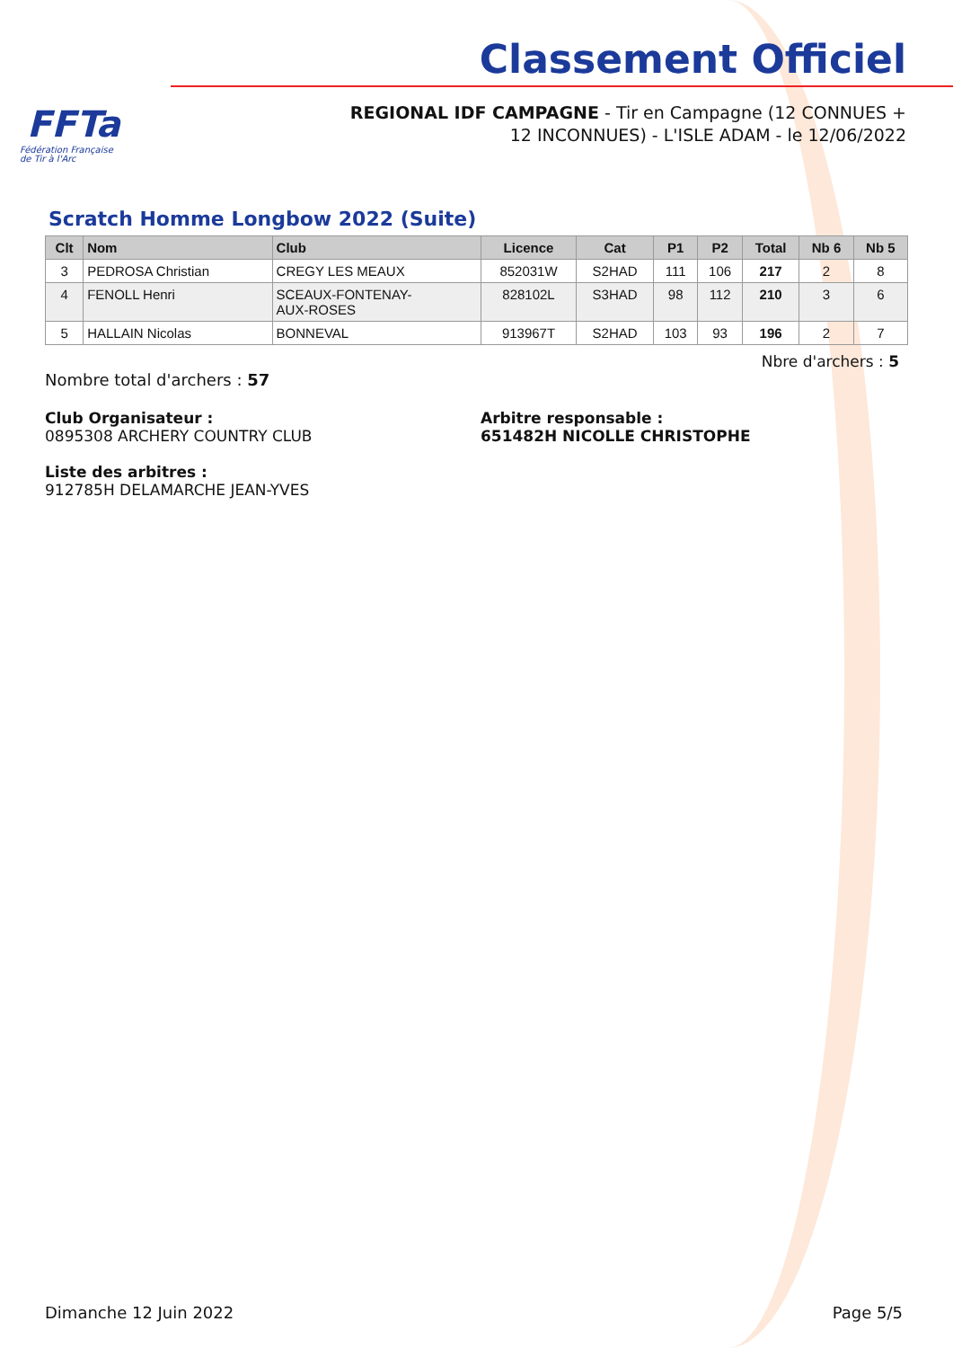FFTa
Fédération Française
de Tir à l'Arc
Classement Officiel
REGIONAL IDF CAMPAGNE - Tir en Campagne (12 CONNUES + 12 INCONNUES) - L'ISLE ADAM - le 12/06/2022
Scratch Homme Longbow 2022 (Suite)
| Clt | Nom | Club | Licence | Cat | P1 | P2 | Total | Nb 6 | Nb 5 |
| --- | --- | --- | --- | --- | --- | --- | --- | --- | --- |
| 3 | PEDROSA Christian | CREGY LES MEAUX | 852031W | S2HAD | 111 | 106 | 217 | 2 | 8 |
| 4 | FENOLL Henri | SCEAUX-FONTENAY- AUX-ROSES | 828102L | S3HAD | 98 | 112 | 210 | 3 | 6 |
| 5 | HALLAIN Nicolas | BONNEVAL | 913967T | S2HAD | 103 | 93 | 196 | 2 | 7 |
Nbre d'archers : 5
Nombre total d'archers : 57
Club Organisateur :
0895308 ARCHERY COUNTRY CLUB
Arbitre responsable :
651482H NICOLLE CHRISTOPHE
Liste des arbitres :
912785H DELAMARCHE JEAN-YVES
Dimanche 12 Juin 2022 Page 5/5